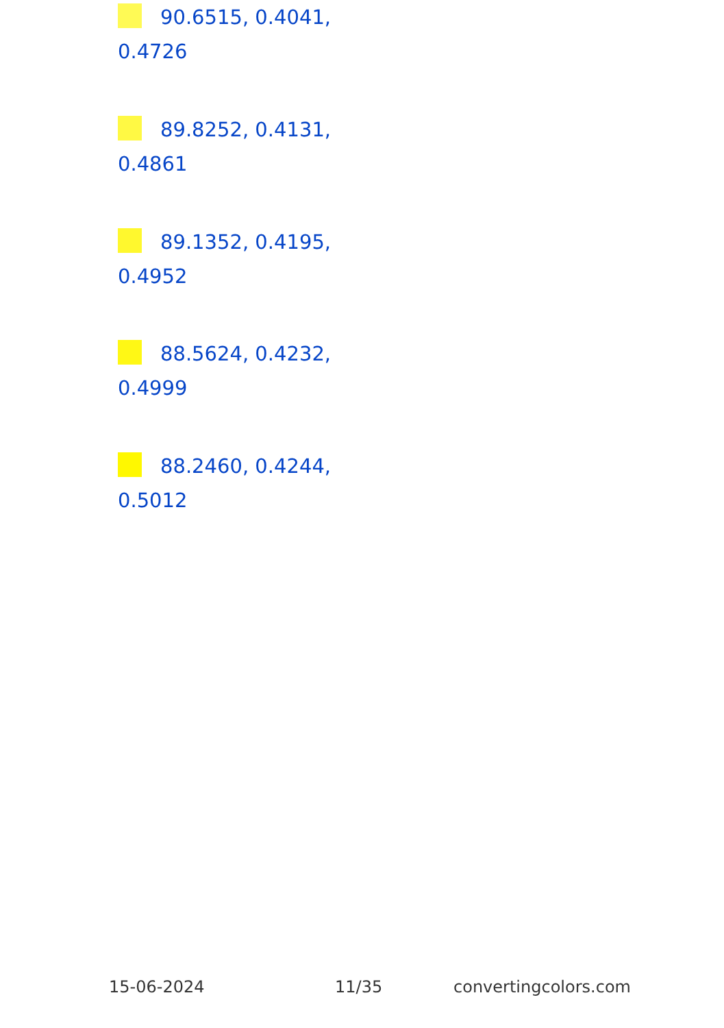90.6515, 0.4041, 0.4726
89.8252, 0.4131, 0.4861
89.1352, 0.4195, 0.4952
88.5624, 0.4232, 0.4999
88.2460, 0.4244, 0.5012
15-06-2024 11/35 convertingcolors.com